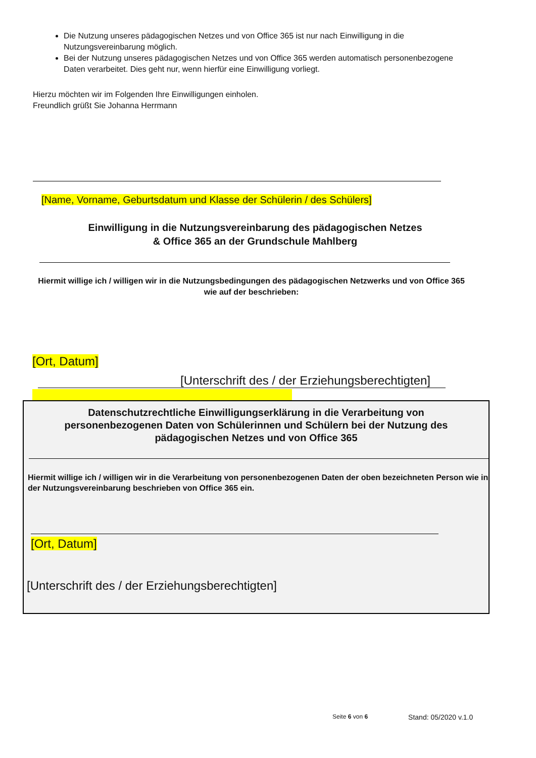Die Nutzung unseres pädagogischen Netzes und von Office 365 ist nur nach Einwilligung in die Nutzungsvereinbarung möglich.
Bei der Nutzung unseres pädagogischen Netzes und von Office 365 werden automatisch personenbezogene Daten verarbeitet. Dies geht nur, wenn hierfür eine Einwilligung vorliegt.
Hierzu möchten wir im Folgenden Ihre Einwilligungen einholen.
Freundlich grüßt Sie Johanna Herrmann
[Name, Vorname, Geburtsdatum und Klasse der Schülerin / des Schülers]
Einwilligung in die Nutzungsvereinbarung des pädagogischen Netzes
& Office 365 an der Grundschule Mahlberg
Hiermit willige ich / willigen wir in die Nutzungsbedingungen des pädagogischen Netzwerks und von Office 365 wie auf der beschrieben:
[Ort, Datum]
[Unterschrift des / der Erziehungsberechtigten]
Datenschutzrechtliche Einwilligungserklärung in die Verarbeitung von personenbezogenen Daten von Schülerinnen und Schülern bei der Nutzung des pädagogischen Netzes und von Office 365
Hiermit willige ich / willigen wir in die Verarbeitung von personenbezogenen Daten der oben bezeichneten Person wie in der Nutzungsvereinbarung beschrieben von Office 365 ein.
[Ort, Datum]
[Unterschrift des / der Erziehungsberechtigten]
Seite 6 von 6 Stand: 05/2020 v.1.0